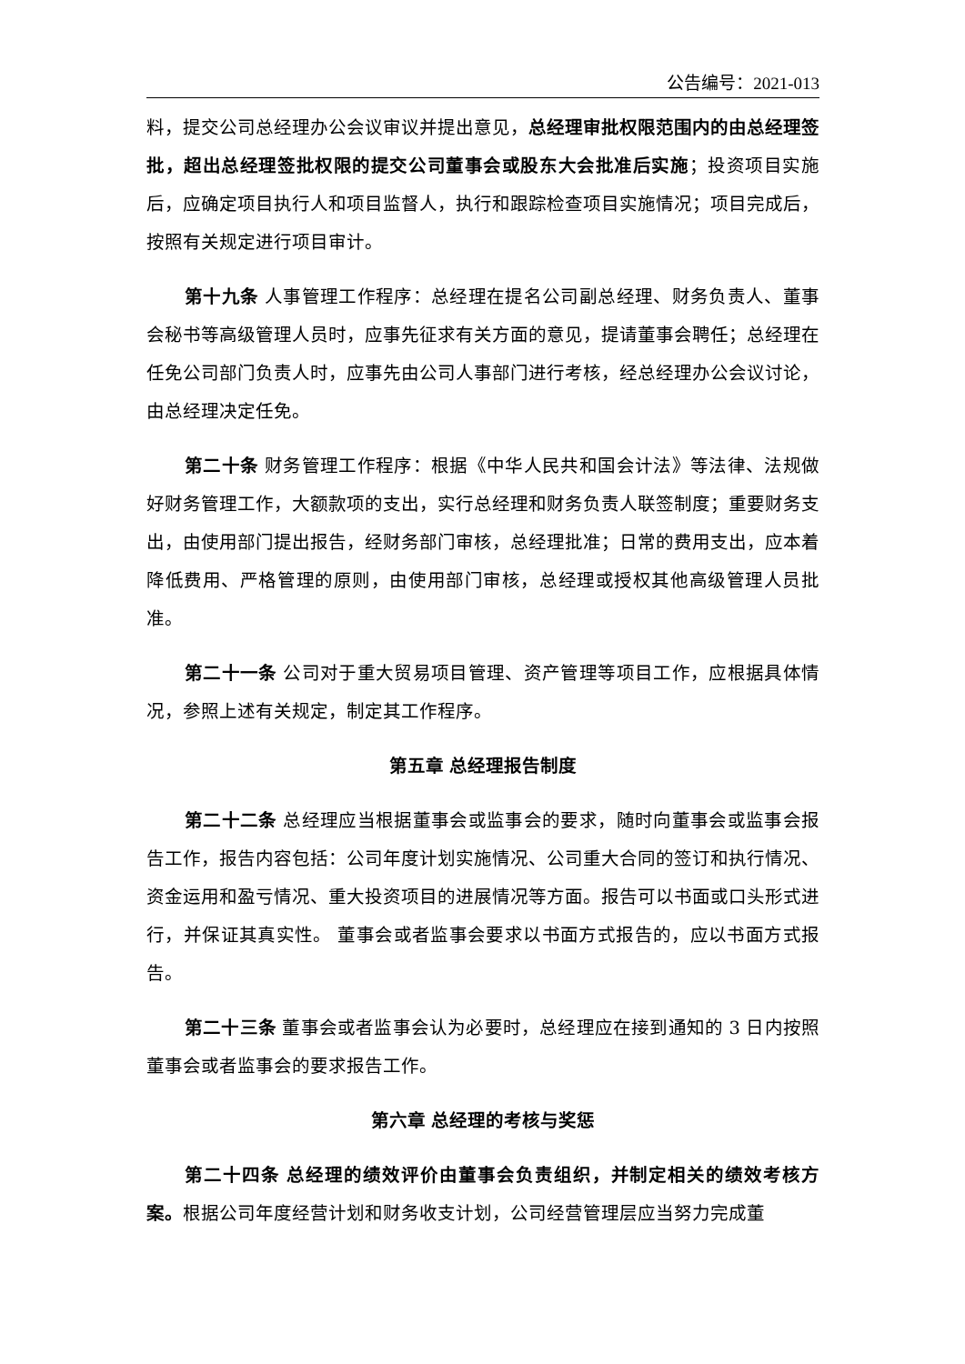公告编号：2021-013
料，提交公司总经理办公会议审议并提出意见，总经理审批权限范围内的由总经理签批，超出总经理签批权限的提交公司董事会或股东大会批准后实施；投资项目实施后，应确定项目执行人和项目监督人，执行和跟踪检查项目实施情况；项目完成后，按照有关规定进行项目审计。
第十九条 人事管理工作程序：总经理在提名公司副总经理、财务负责人、董事会秘书等高级管理人员时，应事先征求有关方面的意见，提请董事会聘任；总经理在任免公司部门负责人时，应事先由公司人事部门进行考核，经总经理办公会议讨论，由总经理决定任免。
第二十条 财务管理工作程序：根据《中华人民共和国会计法》等法律、法规做好财务管理工作，大额款项的支出，实行总经理和财务负责人联签制度；重要财务支出，由使用部门提出报告，经财务部门审核，总经理批准；日常的费用支出，应本着降低费用、严格管理的原则，由使用部门审核，总经理或授权其他高级管理人员批准。
第二十一条 公司对于重大贸易项目管理、资产管理等项目工作，应根据具体情况，参照上述有关规定，制定其工作程序。
第五章 总经理报告制度
第二十二条 总经理应当根据董事会或监事会的要求，随时向董事会或监事会报告工作，报告内容包括：公司年度计划实施情况、公司重大合同的签订和执行情况、资金运用和盈亏情况、重大投资项目的进展情况等方面。报告可以书面或口头形式进行，并保证其真实性。 董事会或者监事会要求以书面方式报告的，应以书面方式报告。
第二十三条 董事会或者监事会认为必要时，总经理应在接到通知的 3 日内按照董事会或者监事会的要求报告工作。
第六章 总经理的考核与奖惩
第二十四条 总经理的绩效评价由董事会负责组织，并制定相关的绩效考核方案。根据公司年度经营计划和财务收支计划，公司经营管理层应当努力完成董